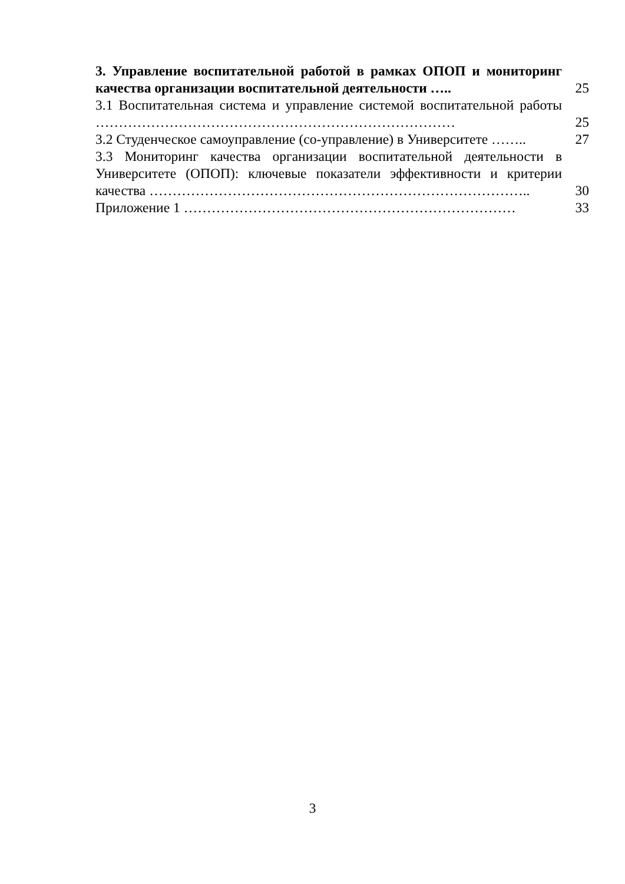3. Управление воспитательной работой в рамках ОПОП и мониторинг качества организации воспитательной деятельности …..
25
3.1 Воспитательная система и управление системой воспитательной работы ……………………………………………………………………
25
3.2 Студенческое самоуправление (со-управление) в Университете ……..
27
3.3 Мониторинг качества организации воспитательной деятельности в Университете (ОПОП): ключевые показатели эффективности и критерии качества ………………………………………………………………………..
30
Приложение 1 ………………………………………………………………
33
3